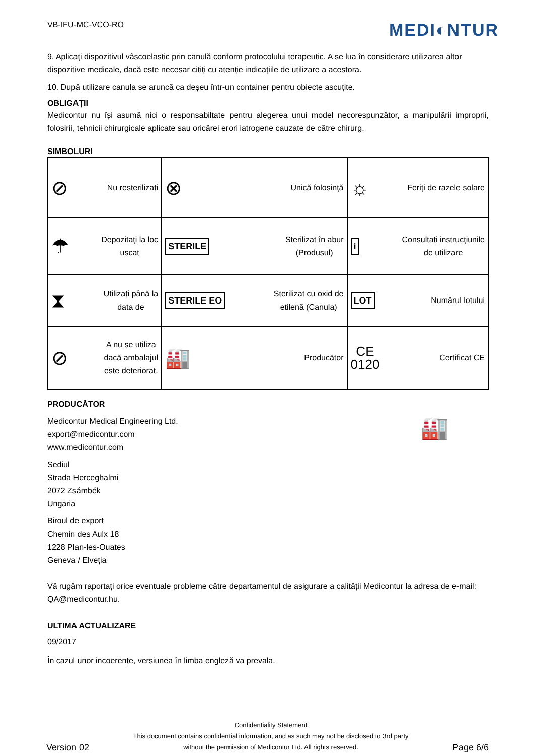VB-IFU-MC-VCO-RO
MEDI◐NTUR
9. Aplicați dispozitivul vâscoelastic prin canulă conform protocolului terapeutic. A se lua în considerare utilizarea altor dispozitive medicale, dacă este necesar citiți cu atenție indicațiile de utilizare a acestora.
10. După utilizare canula se aruncă ca deșeu într-un container pentru obiecte ascuțite.
OBLIGAȚII
Medicontur nu își asumă nici o responsabiltate pentru alegerea unui model necorespunzător, a manipulării improprii, folosirii, tehnicii chirurgicale aplicate sau oricărei erori iatrogene cauzate de către chirurg.
SIMBOLURI
| ⊘ Nu resterilizați | ⊗ Unică folosință | ☼ Feriți de razele solare |
| ☂ Depozitați la loc uscat | STERILE Sterilizat în abur (Produsul) | i Consultați instrucțiunile de utilizare |
| ⧗ Utilizați până la data de | STERILE EO Sterilizat cu oxid de etilenă (Canula) | LOT Numărul lotului |
| ⊘ A nu se utiliza dacă ambalajul este deteriorat. | 🏭 Producător | CE 0120 Certificat CE |
PRODUCĂTOR
Medicontur Medical Engineering Ltd.
export@medicontur.com
www.medicontur.com
🏭
Sediul
Strada Herceghalmi
2072 Zsámbék
Ungaria
Biroul de export
Chemin des Aulx 18
1228 Plan-les-Ouates
Geneva / Elveția
Vă rugăm raportați orice eventuale probleme către departamentul de asigurare a calității Medicontur la adresa de e-mail: QA@medicontur.hu.
ULTIMA ACTUALIZARE
09/2017
În cazul unor incoerențe, versiunea în limba engleză va prevala.
Version 02
Confidentiality Statement
This document contains confidential information, and as such may not be disclosed to 3rd party
without the permission of Medicontur Ltd. All rights reserved.
Page 6/6